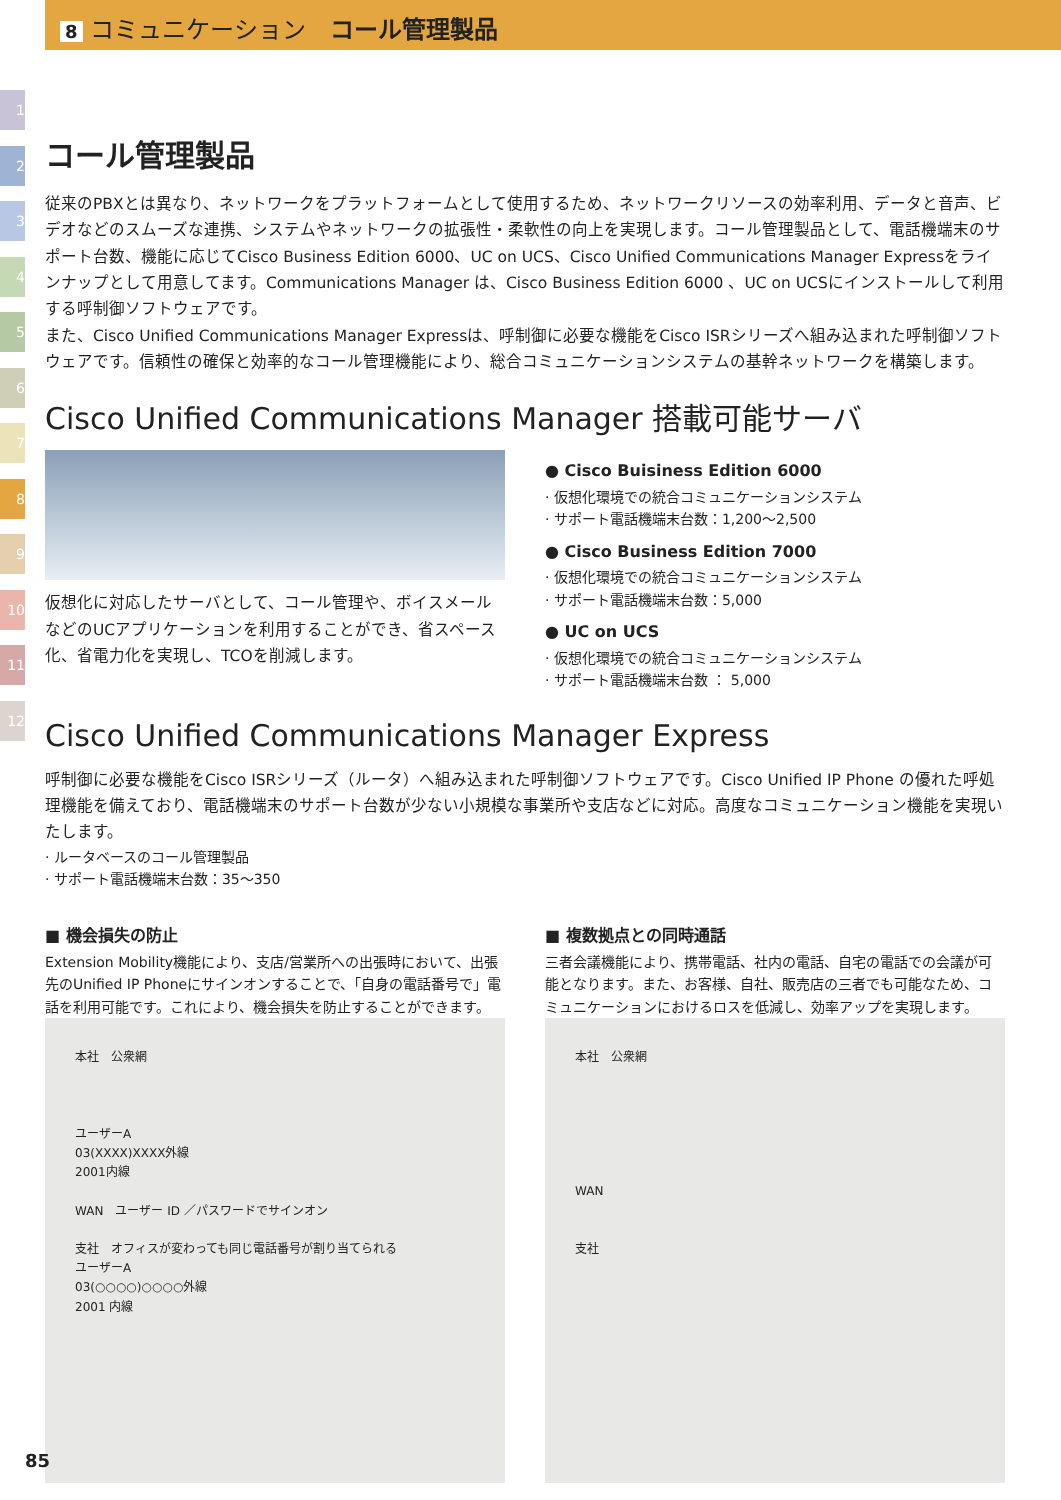8 コミュニケーション　コール管理製品
1
2
3
4
5
6
7
8
9
10
11
12
コール管理製品
従来のPBXとは異なり、ネットワークをプラットフォームとして使用するため、ネットワークリソースの効率利用、データと音声、ビデオなどのスムーズな連携、システムやネットワークの拡張性・柔軟性の向上を実現します。コール管理製品として、電話機端末のサポート台数、機能に応じてCisco Business Edition 6000、UC on UCS、Cisco Unified Communications Manager Expressをラインナップとして用意してます。Communications Manager は、Cisco Business Edition 6000 、UC on UCSにインストールして利用する呼制御ソフトウェアです。
また、Cisco Unified Communications Manager Expressは、呼制御に必要な機能をCisco ISRシリーズへ組み込まれた呼制御ソフトウェアです。信頼性の確保と効率的なコール管理機能により、総合コミュニケーションシステムの基幹ネットワークを構築します。
Cisco Unified Communications Manager 搭載可能サーバ
仮想化に対応したサーバとして、コール管理や、ボイスメールなどのUCアプリケーションを利用することができ、省スペース化、省電力化を実現し、TCOを削減します。
● Cisco Buisiness Edition 6000
· 仮想化環境での統合コミュニケーションシステム
· サポート電話機端末台数：1,200～2,500
● Cisco Business Edition 7000
· 仮想化環境での統合コミュニケーションシステム
· サポート電話機端末台数：5,000
● UC on UCS
· 仮想化環境での統合コミュニケーションシステム
· サポート電話機端末台数 ： 5,000
Cisco Unified Communications Manager Express
呼制御に必要な機能をCisco ISRシリーズ（ルータ）へ組み込まれた呼制御ソフトウェアです。Cisco Unified IP Phone の優れた呼処理機能を備えており、電話機端末のサポート台数が少ない小規模な事業所や支店などに対応。高度なコミュニケーション機能を実現いたします。
· ルータベースのコール管理製品
· サポート電話機端末台数：35～350
■ 機会損失の防止
Extension Mobility機能により、支店/営業所への出張時において、出張先のUnified IP Phoneにサインオンすることで、「自身の電話番号で」電話を利用可能です。これにより、機会損失を防止することができます。
本社　公衆網
ユーザーA
03(XXXX)XXXX外線
2001内線
WAN　ユーザー ID ／パスワードでサインオン
支社　オフィスが変わっても同じ電話番号が割り当てられる
ユーザーA
03(○○○○)○○○○外線
2001 内線
■ 複数拠点との同時通話
三者会議機能により、携帯電話、社内の電話、自宅の電話での会議が可能となります。また、お客様、自社、販売店の三者でも可能なため、コミュニケーションにおけるロスを低減し、効率アップを実現します。
本社　公衆網
WAN
支社
85